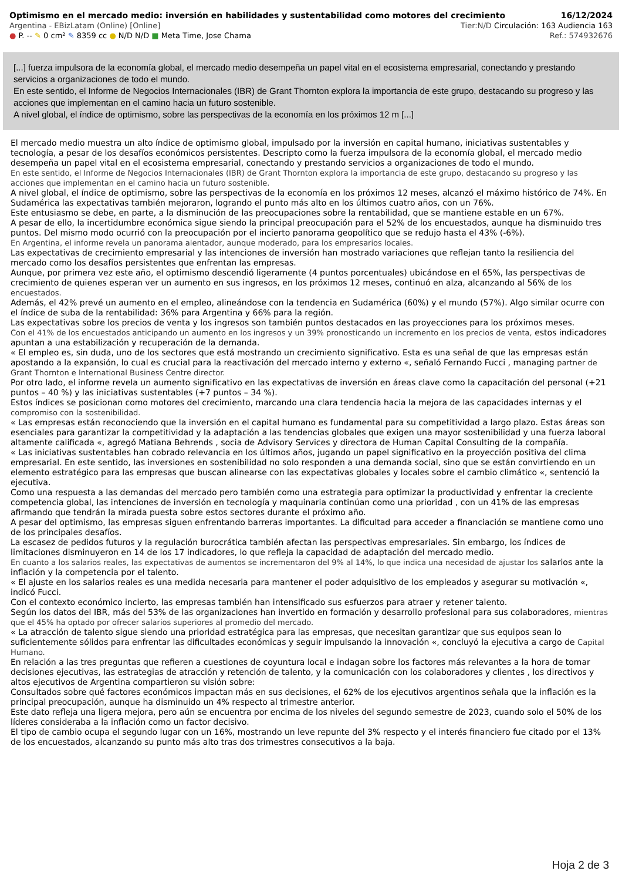Optimismo en el mercado medio: inversión en habilidades y sustentabilidad como motores del crecimiento 16/12/2024
Argentina - EBizLatam (Online) [Online] Tier:N/D Circulación: 163 Audiencia 163
● P. -- ✎ 0 cm² ✎ 8359 cc ● N/D N/D ■ Meta Time, Jose Chama Ref.: 574932676
[...] fuerza impulsora de la economía global, el mercado medio desempeña un papel vital en el ecosistema empresarial, conectando y prestando servicios a organizaciones de todo el mundo.
En este sentido, el Informe de Negocios Internacionales (IBR) de Grant Thornton explora la importancia de este grupo, destacando su progreso y las acciones que implementan en el camino hacia un futuro sostenible.
A nivel global, el índice de optimismo, sobre las perspectivas de la economía en los próximos 12 m [...]
El mercado medio muestra un alto índice de optimismo global, impulsado por la inversión en capital humano, iniciativas sustentables y tecnología, a pesar de los desafíos económicos persistentes. Descripto como la fuerza impulsora de la economía global, el mercado medio desempeña un papel vital en el ecosistema empresarial, conectando y prestando servicios a organizaciones de todo el mundo.
En este sentido, el Informe de Negocios Internacionales (IBR) de Grant Thornton explora la importancia de este grupo, destacando su progreso y las acciones que implementan en el camino hacia un futuro sostenible.
A nivel global, el índice de optimismo, sobre las perspectivas de la economía en los próximos 12 meses, alcanzó el máximo histórico de 74%. En Sudamérica las expectativas también mejoraron, logrando el punto más alto en los últimos cuatro años, con un 76%.
Este entusiasmo se debe, en parte, a la disminución de las preocupaciones sobre la rentabilidad, que se mantiene estable en un 67%.
A pesar de ello, la incertidumbre económica sigue siendo la principal preocupación para el 52% de los encuestados, aunque ha disminuido tres puntos. Del mismo modo ocurrió con la preocupación por el incierto panorama geopolítico que se redujo hasta el 43% (-6%).
En Argentina, el informe revela un panorama alentador, aunque moderado, para los empresarios locales.
Las expectativas de crecimiento empresarial y las intenciones de inversión han mostrado variaciones que reflejan tanto la resiliencia del mercado como los desafíos persistentes que enfrentan las empresas.
Aunque, por primera vez este año, el optimismo descendió ligeramente (4 puntos porcentuales) ubicándose en el 65%, las perspectivas de crecimiento de quienes esperan ver un aumento en sus ingresos, en los próximos 12 meses, continuó en alza, alcanzando al 56% de los encuestados.
Además, el 42% prevé un aumento en el empleo, alineándose con la tendencia en Sudamérica (60%) y el mundo (57%). Algo similar ocurre con el índice de suba de la rentabilidad: 36% para Argentina y 66% para la región.
Las expectativas sobre los precios de venta y los ingresos son también puntos destacados en las proyecciones para los próximos meses.
Con el 41% de los encuestados anticipando un aumento en los ingresos y un 39% pronosticando un incremento en los precios de venta, estos indicadores apuntan a una estabilización y recuperación de la demanda.
« El empleo es, sin duda, uno de los sectores que está mostrando un crecimiento significativo. Esta es una señal de que las empresas están apostando a la expansión, lo cual es crucial para la reactivación del mercado interno y externo «, señaló Fernando Fucci , managing partner de Grant Thornton e International Business Centre director.
Por otro lado, el informe revela un aumento significativo en las expectativas de inversión en áreas clave como la capacitación del personal (+21 puntos – 40 %) y las iniciativas sustentables (+7 puntos – 34 %).
Estos índices se posicionan como motores del crecimiento, marcando una clara tendencia hacia la mejora de las capacidades internas y el compromiso con la sostenibilidad.
« Las empresas están reconociendo que la inversión en el capital humano es fundamental para su competitividad a largo plazo. Estas áreas son esenciales para garantizar la competitividad y la adaptación a las tendencias globales que exigen una mayor sostenibilidad y una fuerza laboral altamente calificada «, agregó Matiana Behrends , socia de Advisory Services y directora de Human Capital Consulting de la compañía.
« Las iniciativas sustentables han cobrado relevancia en los últimos años, jugando un papel significativo en la proyección positiva del clima empresarial. En este sentido, las inversiones en sostenibilidad no solo responden a una demanda social, sino que se están convirtiendo en un elemento estratégico para las empresas que buscan alinearse con las expectativas globales y locales sobre el cambio climático «, sentenció la ejecutiva.
Como una respuesta a las demandas del mercado pero también como una estrategia para optimizar la productividad y enfrentar la creciente competencia global, las intenciones de inversión en tecnología y maquinaria continúan como una prioridad , con un 41% de las empresas afirmando que tendrán la mirada puesta sobre estos sectores durante el próximo año.
A pesar del optimismo, las empresas siguen enfrentando barreras importantes. La dificultad para acceder a financiación se mantiene como uno de los principales desafíos.
La escasez de pedidos futuros y la regulación burocrática también afectan las perspectivas empresariales. Sin embargo, los índices de limitaciones disminuyeron en 14 de los 17 indicadores, lo que refleja la capacidad de adaptación del mercado medio.
En cuanto a los salarios reales, las expectativas de aumentos se incrementaron del 9% al 14%, lo que indica una necesidad de ajustar los salarios ante la inflación y la competencia por el talento.
« El ajuste en los salarios reales es una medida necesaria para mantener el poder adquisitivo de los empleados y asegurar su motivación «, indicó Fucci.
Con el contexto económico incierto, las empresas también han intensificado sus esfuerzos para atraer y retener talento.
Según los datos del IBR, más del 53% de las organizaciones han invertido en formación y desarrollo profesional para sus colaboradores, mientras que el 45% ha optado por ofrecer salarios superiores al promedio del mercado.
« La atracción de talento sigue siendo una prioridad estratégica para las empresas, que necesitan garantizar que sus equipos sean lo suficientemente sólidos para enfrentar las dificultades económicas y seguir impulsando la innovación «, concluyó la ejecutiva a cargo de Capital Humano.
En relación a las tres preguntas que refieren a cuestiones de coyuntura local e indagan sobre los factores más relevantes a la hora de tomar decisiones ejecutivas, las estrategias de atracción y retención de talento, y la comunicación con los colaboradores y clientes , los directivos y altos ejecutivos de Argentina compartieron su visión sobre:
Consultados sobre qué factores económicos impactan más en sus decisiones, el 62% de los ejecutivos argentinos señala que la inflación es la principal preocupación, aunque ha disminuido un 4% respecto al trimestre anterior.
Este dato refleja una ligera mejora, pero aún se encuentra por encima de los niveles del segundo semestre de 2023, cuando solo el 50% de los líderes consideraba a la inflación como un factor decisivo.
El tipo de cambio ocupa el segundo lugar con un 16%, mostrando un leve repunte del 3% respecto y el interés financiero fue citado por el 13% de los encuestados, alcanzando su punto más alto tras dos trimestres consecutivos a la baja.
Hoja 2 de 3